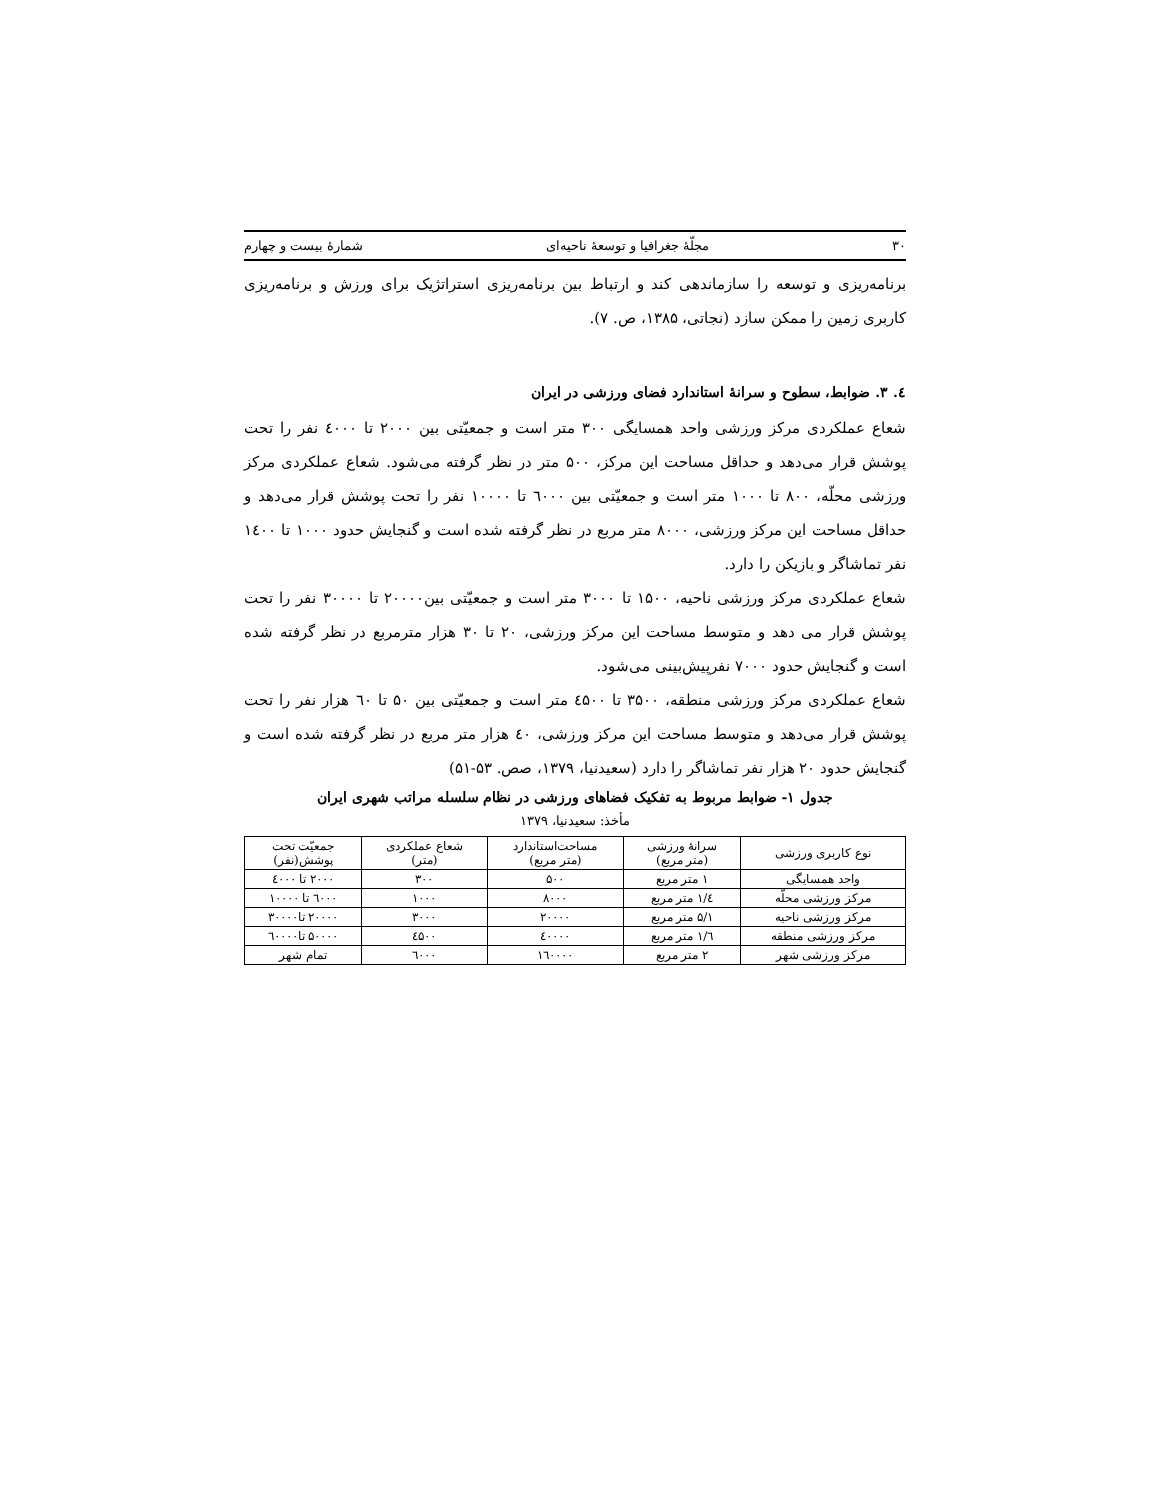٣٠ مجلّهٔ جغرافیا و توسعهٔ ناحیه‌ای شمارهٔ بیست و چهارم
برنامه‌ریزی و توسعه را سازماندهی کند و ارتباط بین برنامه‌ریزی استراتژیک برای ورزش و برنامه‌ریزی کاربری زمین را ممکن سازد (نجاتی، ١٣٨۵، ص. ٧).
٤. ٣. ضوابط، سطوح و سرانهٔ استاندارد فضای ورزشی در ایران
شعاع عملکردی مرکز ورزشی واحد همسایگی ٣٠٠ متر است و جمعیّتی بین ٢٠٠٠ تا ٤٠٠٠ نفر را تحت پوشش قرار می‌دهد و حداقل مساحت این مرکز، ۵٠٠ متر در نظر گرفته می‌شود. شعاع عملکردی مرکز ورزشی محلّه، ٨٠٠ تا ١٠٠٠ متر است و جمعیّتی بین ٦٠٠٠ تا ١٠٠٠٠ نفر را تحت پوشش قرار می‌دهد و حداقل مساحت این مرکز ورزشی، ٨٠٠٠ متر مربع در نظر گرفته شده است و گنجایش حدود ١٠٠٠ تا ١٤٠٠ نفر تماشاگر و بازیکن را دارد.
شعاع عملکردی مرکز ورزشی ناحیه، ١۵٠٠ تا ٣٠٠٠ متر است و جمعیّتی بین٢٠٠٠٠ تا ٣٠٠٠٠ نفر را تحت پوشش قرار می دهد و متوسط مساحت این مرکز ورزشی، ٢٠ تا ٣٠ هزار مترمربع در نظر گرفته شده است و گنجایش حدود ٧٠٠٠ نفرپیش‌بینی می‌شود.
شعاع عملکردی مرکز ورزشی منطقه، ٣۵٠٠ تا ٤۵٠٠ متر است و جمعیّتی بین ۵٠ تا ٦٠ هزار نفر را تحت پوشش قرار می‌دهد و متوسط مساحت این مرکز ورزشی، ٤٠ هزار متر مربع در نظر گرفته شده است و گنجایش حدود ٢٠ هزار نفر تماشاگر را دارد (سعیدنیا، ١٣٧٩، صص. ۵٣-۵١)
جدول ١- ضوابط مربوط به تفکیک فضاهای ورزشی در نظام سلسله مراتب شهری ایران
مأخذ: سعیدنیا، ١٣٧٩
| نوع کاربری ورزشی | سرانهٔ ورزشی (متر مربع) | مساحت‌استاندارد (متر مربع) | شعاع عملکردی (متر) | جمعیّت تحت پوشش(نفر) |
| --- | --- | --- | --- | --- |
| واحد همسایگی | ١ متر مربع | ۵٠٠ | ٣٠٠ | ٢٠٠٠ تا ٤٠٠٠ |
| مرکز ورزشی محلّه | ١/٤ متر مربع | ٨٠٠٠ | ١٠٠٠ | ٦٠٠٠ تا ١٠٠٠٠ |
| مرکز ورزشی ناحیه | ١/۵ متر مربع | ٢٠٠٠٠ | ٣٠٠٠ | ٢٠٠٠٠ تا٣٠٠٠٠ |
| مرکز ورزشی منطقه | ١/٦ متر مربع | ٤٠٠٠٠ | ٤۵٠٠ | ۵٠٠٠٠ تا٦٠٠٠٠ |
| مرکز ورزشی شهر | ٢ متر مربع | ١٦٠٠٠٠ | ٦٠٠٠ | تمام شهر |